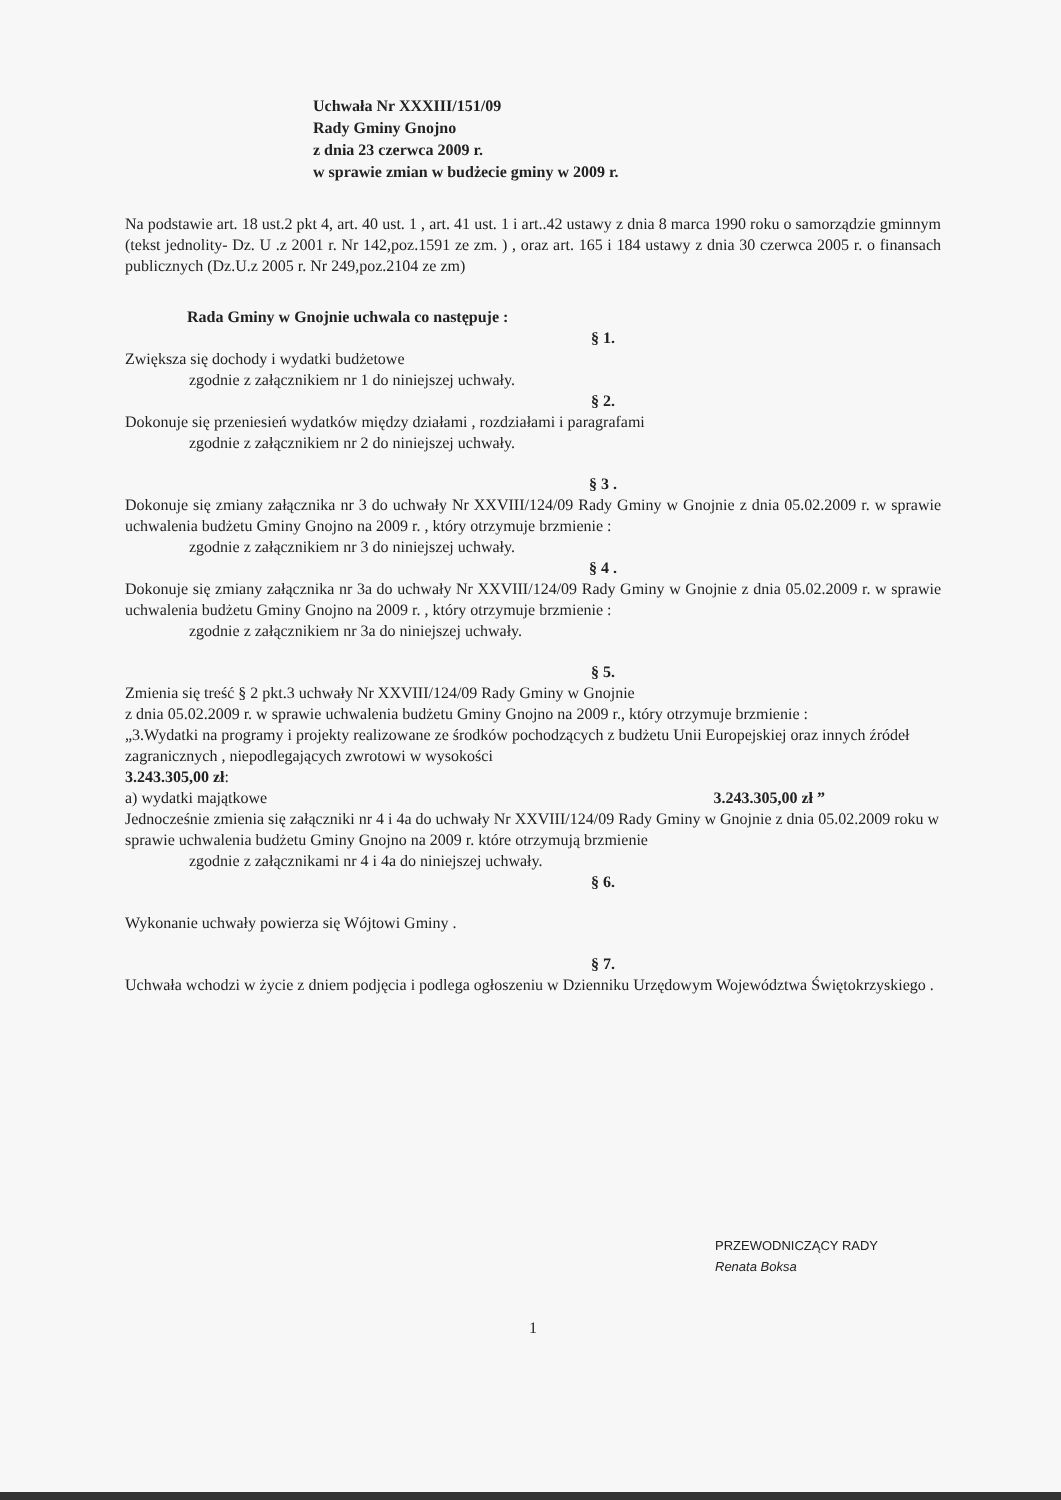Uchwała Nr XXXIII/151/09
Rady Gminy Gnojno
z dnia 23 czerwca 2009 r.
w sprawie zmian w budżecie gminy w 2009 r.
Na podstawie art. 18 ust.2 pkt 4, art. 40 ust. 1 , art. 41 ust. 1 i art..42 ustawy z dnia 8 marca 1990 roku o samorządzie gminnym (tekst jednolity- Dz. U .z 2001 r. Nr 142,poz.1591 ze zm. ) , oraz art. 165 i 184 ustawy z dnia 30 czerwca 2005 r. o finansach publicznych (Dz.U.z 2005 r. Nr 249,poz.2104 ze zm)
Rada Gminy w Gnojnie uchwala co następuje :
§ 1.
Zwiększa się dochody i wydatki budżetowe
zgodnie z załącznikiem nr 1 do niniejszej uchwały.
§ 2.
Dokonuje się przeniesień wydatków między działami , rozdziałami i paragrafami
zgodnie z załącznikiem nr 2 do niniejszej uchwały.
§ 3 .
Dokonuje się zmiany załącznika nr 3 do uchwały Nr XXVIII/124/09 Rady Gminy w Gnojnie z dnia 05.02.2009 r. w sprawie uchwalenia budżetu Gminy Gnojno na 2009 r. , który otrzymuje brzmienie :
zgodnie z załącznikiem nr 3 do niniejszej uchwały.
§ 4 .
Dokonuje się zmiany załącznika nr 3a do uchwały Nr XXVIII/124/09 Rady Gminy w Gnojnie z dnia 05.02.2009 r. w sprawie uchwalenia budżetu Gminy Gnojno na 2009 r. , który otrzymuje brzmienie :
zgodnie z załącznikiem nr 3a do niniejszej uchwały.
§ 5.
Zmienia się treść § 2 pkt.3 uchwały Nr XXVIII/124/09 Rady Gminy w Gnojnie
z dnia 05.02.2009 r. w sprawie uchwalenia budżetu Gminy Gnojno na 2009 r., który otrzymuje brzmienie :
„3.Wydatki na programy i projekty realizowane ze środków pochodzących z budżetu Unii Europejskiej oraz innych źródeł zagranicznych , niepodlegających zwrotowi w wysokości
3.243.305,00 zł:
a) wydatki majątkowe 3.243.305,00 zł ”
Jednocześnie zmienia się załączniki nr 4 i 4a do uchwały Nr XXVIII/124/09 Rady Gminy w Gnojnie z dnia 05.02.2009 roku w sprawie uchwalenia budżetu Gminy Gnojno na 2009 r. które otrzymują brzmienie
zgodnie z załącznikami nr 4 i 4a do niniejszej uchwały.
§ 6.
Wykonanie uchwały powierza się Wójtowi Gminy .
§ 7.
Uchwała wchodzi w życie z dniem podjęcia i podlega ogłoszeniu w Dzienniku Urzędowym Województwa Świętokrzyskiego .
PRZEWODNICZĄCY RADY
Renata Boksa
1